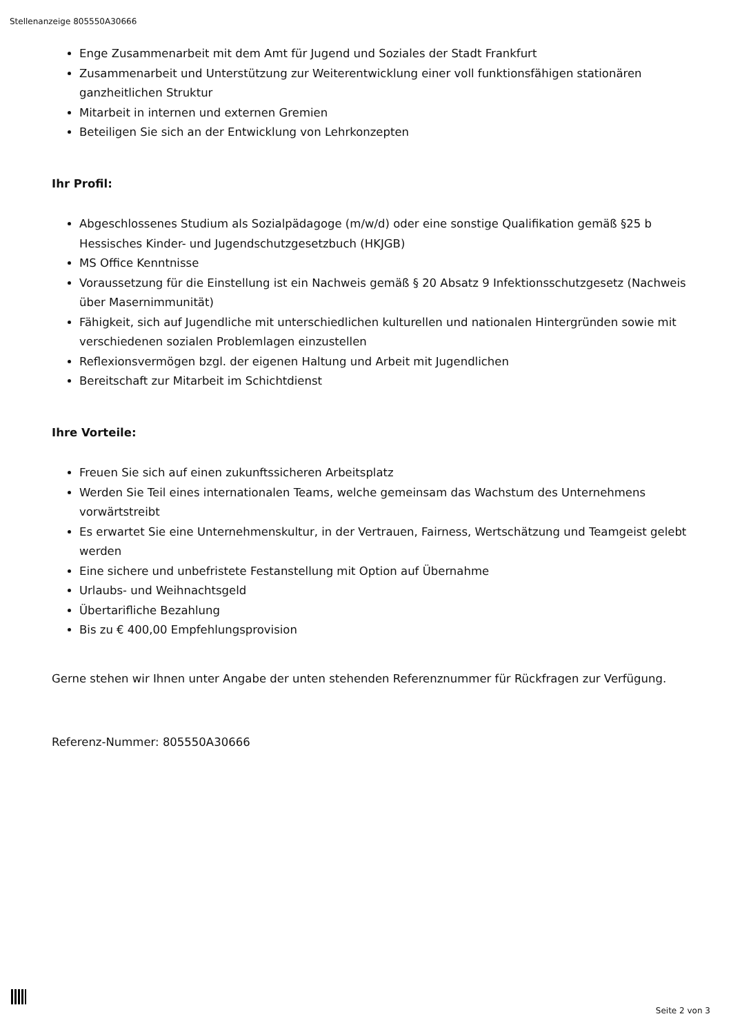Stellenanzeige 805550A30666
Enge Zusammenarbeit mit dem Amt für Jugend und Soziales der Stadt Frankfurt
Zusammenarbeit und Unterstützung zur Weiterentwicklung einer voll funktionsfähigen stationären ganzheitlichen Struktur
Mitarbeit in internen und externen Gremien
Beteiligen Sie sich an der Entwicklung von Lehrkonzepten
Ihr Profil:
Abgeschlossenes Studium als Sozialpädagoge (m/w/d) oder eine sonstige Qualifikation gemäß §25 b Hessisches Kinder- und Jugendschutzgesetzbuch (HKJGB)
MS Office Kenntnisse
Voraussetzung für die Einstellung ist ein Nachweis gemäß § 20 Absatz 9 Infektionsschutzgesetz (Nachweis über Masernimmunität)
Fähigkeit, sich auf Jugendliche mit unterschiedlichen kulturellen und nationalen Hintergründen sowie mit verschiedenen sozialen Problemlagen einzustellen
Reflexionsvermögen bzgl. der eigenen Haltung und Arbeit mit Jugendlichen
Bereitschaft zur Mitarbeit im Schichtdienst
Ihre Vorteile:
Freuen Sie sich auf einen zukunftssicheren Arbeitsplatz
Werden Sie Teil eines internationalen Teams, welche gemeinsam das Wachstum des Unternehmens vorwärtstreibt
Es erwartet Sie eine Unternehmenskultur, in der Vertrauen, Fairness, Wertschätzung und Teamgeist gelebt werden
Eine sichere und unbefristete Festanstellung mit Option auf Übernahme
Urlaubs- und Weihnachtsgeld
Übertarifliche Bezahlung
Bis zu € 400,00 Empfehlungsprovision
Gerne stehen wir Ihnen unter Angabe der unten stehenden Referenznummer für Rückfragen zur Verfügung.
Referenz-Nummer: 805550A30666
Seite 2 von 3